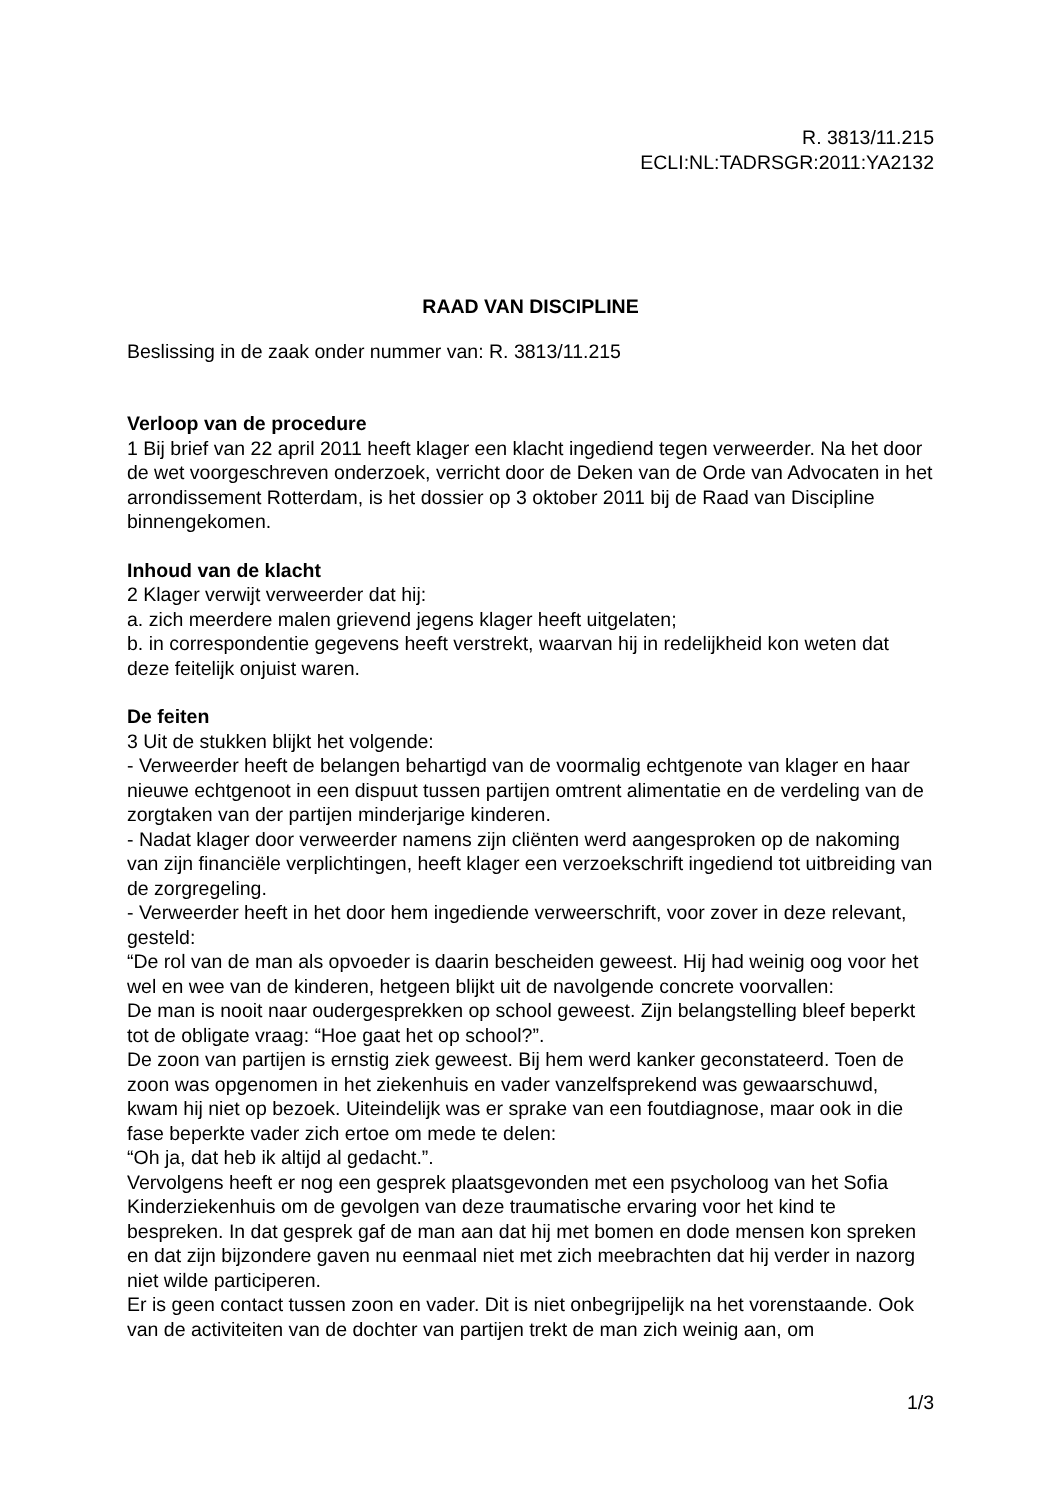R. 3813/11.215
ECLI:NL:TADRSGR:2011:YA2132
RAAD VAN DISCIPLINE
Beslissing in de zaak onder nummer van: R. 3813/11.215
Verloop van de procedure
1 Bij brief van 22 april 2011 heeft klager een klacht ingediend tegen verweerder. Na het door de wet voorgeschreven onderzoek, verricht door de Deken van de Orde van Advocaten in het arrondissement Rotterdam, is het dossier op 3 oktober 2011 bij de Raad van Discipline binnengekomen.
Inhoud van de klacht
2 Klager verwijt verweerder dat hij:
a. zich meerdere malen grievend jegens klager heeft uitgelaten;
b. in correspondentie gegevens heeft verstrekt, waarvan hij in redelijkheid kon weten dat deze feitelijk onjuist waren.
De feiten
3 Uit de stukken blijkt het volgende:
- Verweerder heeft de belangen behartigd van de voormalig echtgenote van klager en haar nieuwe echtgenoot in een dispuut tussen partijen omtrent alimentatie en de verdeling van de zorgtaken van der partijen minderjarige kinderen.
- Nadat klager door verweerder namens zijn cliënten werd aangesproken op de nakoming van zijn financiële verplichtingen, heeft klager een verzoekschrift ingediend tot uitbreiding van de zorgregeling.
- Verweerder heeft in het door hem ingediende verweerschrift, voor zover in deze relevant, gesteld:
“De rol van de man als opvoeder is daarin bescheiden geweest. Hij had weinig oog voor het wel en wee van de kinderen, hetgeen blijkt uit de navolgende concrete voorvallen:
De man is nooit naar oudergesprekken op school geweest. Zijn belangstelling bleef beperkt tot de obligate vraag: “Hoe gaat het op school?”.
De zoon van partijen is ernstig ziek geweest. Bij hem werd kanker geconstateerd. Toen de zoon was opgenomen in het ziekenhuis en vader vanzelfsprekend was gewaarschuwd, kwam hij niet op bezoek. Uiteindelijk was er sprake van een foutdiagnose, maar ook in die fase beperkte vader zich ertoe om mede te delen:
“Oh ja, dat heb ik altijd al gedacht.”.
Vervolgens heeft er nog een gesprek plaatsgevonden met een psycholoog van het Sofia Kinderziekenhuis om de gevolgen van deze traumatische ervaring voor het kind te bespreken. In dat gesprek gaf de man aan dat hij met bomen en dode mensen kon spreken en dat zijn bijzondere gaven nu eenmaal niet met zich meebrachten dat hij verder in nazorg niet wilde participeren.
Er is geen contact tussen zoon en vader. Dit is niet onbegrijpelijk na het vorenstaande. Ook van de activiteiten van de dochter van partijen trekt de man zich weinig aan, om
1/3